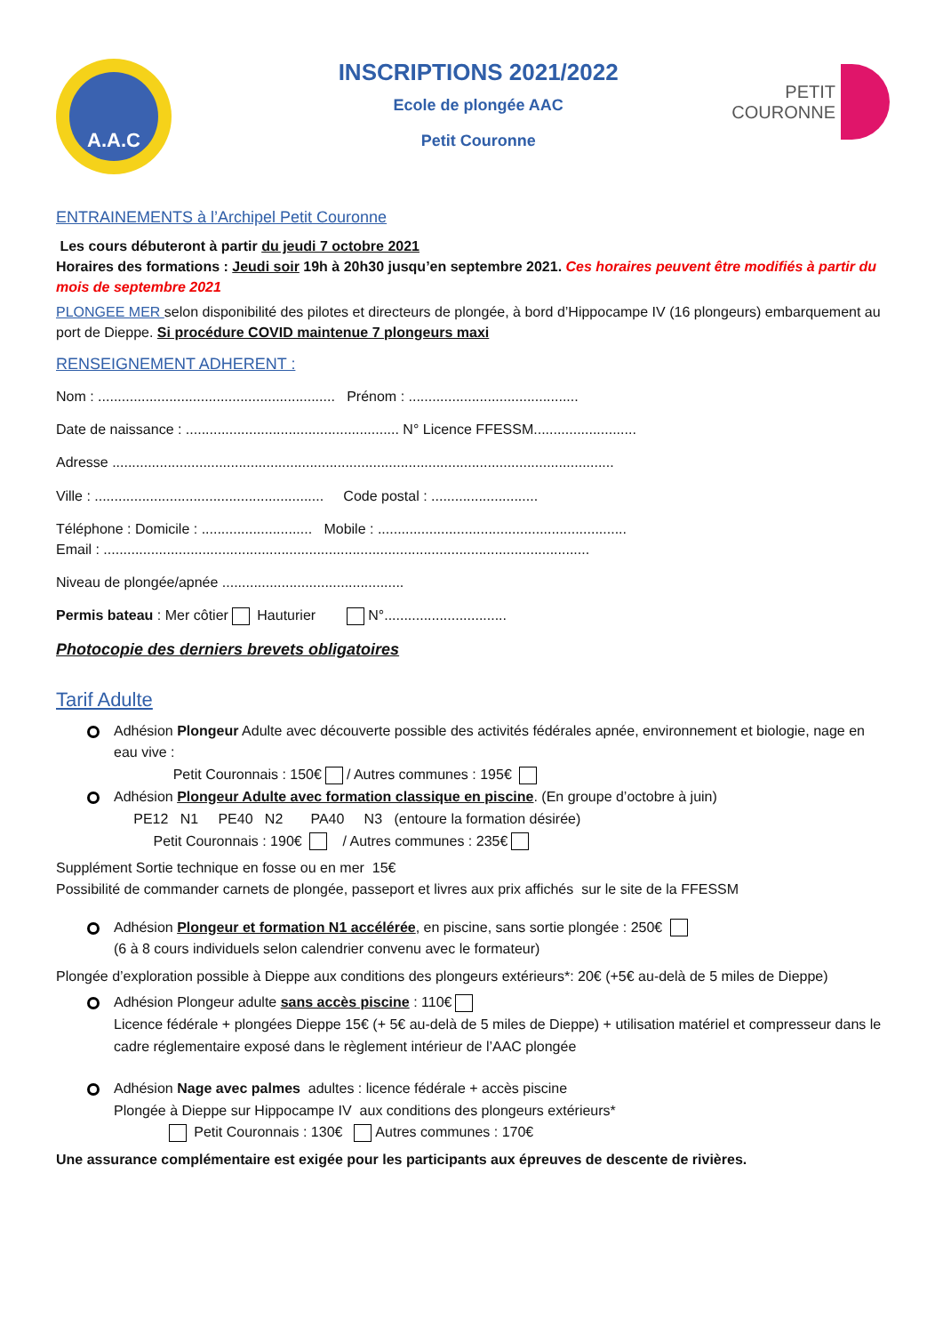A.A.C
INSCRIPTIONS 2021/2022
Ecole de plongée AAC
Petit Couronne
PETIT
COURONNE
ENTRAINEMENTS à l’Archipel Petit Couronne
Les cours débuteront à partir du jeudi 7 octobre 2021
Horaires des formations : Jeudi soir 19h à 20h30 jusqu’en septembre 2021. Ces horaires peuvent être modifiés à partir du mois de septembre 2021
PLONGEE MER selon disponibilité des pilotes et directeurs de plongée, à bord d’Hippocampe IV (16 plongeurs) embarquement au port de Dieppe. Si procédure COVID maintenue 7 plongeurs maxi
RENSEIGNEMENT ADHERENT :
Nom : ............................................................ Prénom : ...........................................
Date de naissance : ...................................................... N° Licence FFESSM..........................
Adresse ...............................................................................................................................
Ville : .......................................................... Code postal : ...........................
Téléphone : Domicile : ............................ Mobile : ...............................................................
Email : ...........................................................................................................................
Niveau de plongée/apnée ..............................................
Permis bateau : Mer côtier Hauturier N°...............................
Photocopie des derniers brevets obligatoires
Tarif Adulte
Adhésion Plongeur Adulte avec découverte possible des activités fédérales apnée, environnement et biologie, nage en eau vive :
Petit Couronnais : 150€ / Autres communes : 195€
Adhésion Plongeur Adulte avec formation classique en piscine. (En groupe d’octobre à juin)
PE12 N1 PE40 N2 PA40 N3 (entoure la formation désirée)
Petit Couronnais : 190€ / Autres communes : 235€
Supplément Sortie technique en fosse ou en mer 15€
Possibilité de commander carnets de plongée, passeport et livres aux prix affichés sur le site de la FFESSM
Adhésion Plongeur et formation N1 accélérée, en piscine, sans sortie plongée : 250€
(6 à 8 cours individuels selon calendrier convenu avec le formateur)
Plongée d’exploration possible à Dieppe aux conditions des plongeurs extérieurs*: 20€ (+5€ au-delà de 5 miles de Dieppe)
Adhésion Plongeur adulte sans accès piscine : 110€
Licence fédérale + plongées Dieppe 15€ (+ 5€ au-delà de 5 miles de Dieppe) + utilisation matériel et compresseur dans le cadre réglementaire exposé dans le règlement intérieur de l’AAC plongée
Adhésion Nage avec palmes adultes : licence fédérale + accès piscine
Plongée à Dieppe sur Hippocampe IV aux conditions des plongeurs extérieurs*
Petit Couronnais : 130€ Autres communes : 170€
Une assurance complémentaire est exigée pour les participants aux épreuves de descente de rivières.